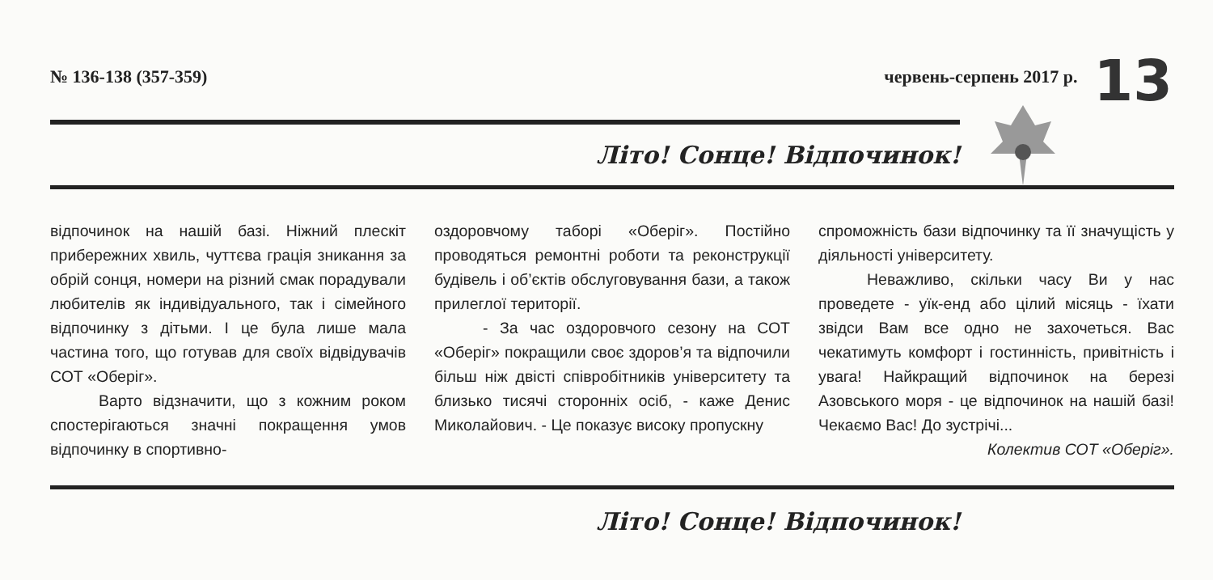№ 136-138 (357-359) червень-серпень 2017 р. 13
Літо! Сонце! Відпочинок!
відпочинок на нашій базі. Ніжний плескіт прибережних хвиль, чуттєва грація зникання за обрій сонця, номери на різний смак порадували любителів як індивідуального, так і сімейного відпочинку з дітьми. І це була лише мала частина того, що готував для своїх відвідувачів СОТ «Оберіг».
Варто відзначити, що з кожним роком спостерігаються значні покращення умов відпочинку в спортивно-
оздоровчому таборі «Оберіг». Постійно проводяться ремонтні роботи та реконструкції будівель і об’єктів обслуговування бази, а також прилеглої території.
- За час оздоровчого сезону на СОТ «Оберіг» покращили своє здоров’я та відпочили більш ніж двісті співробітників університету та близько тисячі сторонніх осіб, - каже Денис Миколайович. - Це показує високу пропускну
спроможність бази відпочинку та її значущість у діяльності університету.
Неважливо, скільки часу Ви у нас проведете - уїк-енд або цілий місяць - їхати звідси Вам все одно не захочеться. Вас чекатимуть комфорт і гостинність, привітність і увага! Найкращий відпочинок на березі Азовського моря - це відпочинок на нашій базі! Чекаємо Вас! До зустрічі...
Колектив СОТ «Оберіг».
Літо! Сонце! Відпочинок!